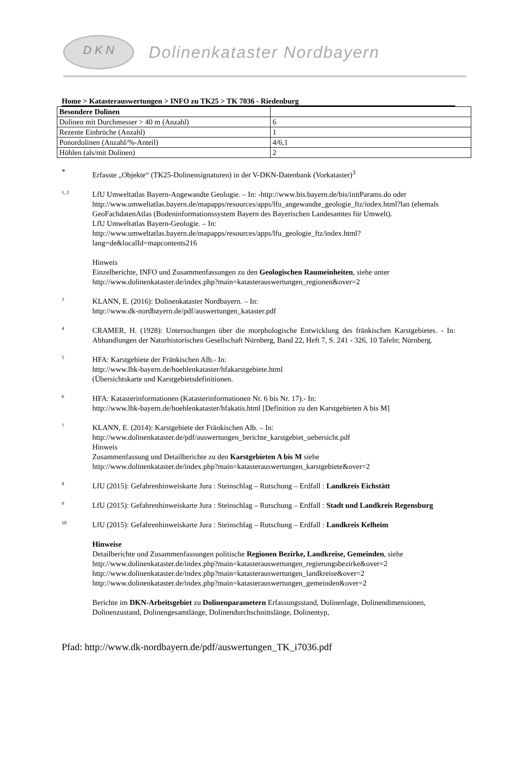D K N
Dolinenkataster Nordbayern
Home > Katasterauswertungen > INFO zu TK25 > TK 7036 - Riedenburg
| Besondere Dolinen | |
| --- | --- |
| Dolinen mit Durchmesser > 40 m (Anzahl) | 6 |
| Rezente Einbrüche (Anzahl) | 1 |
| Ponordolinen (Anzahl/%-Anteil) | 4/6,1 |
| Höhlen (als/mit Dolinen) | 2 |
*
Erfasste „Objekte“ (TK25-Dolinensignaturen) in der V-DKN-Datenbank (Vorkataster)<sup>3</sup>
1, 2
LfU Umweltatlas Bayern-Angewandte Geologie. – In: -http://www.bis.bayern.de/bis/initParams.do oder http://www.umweltatlas.bayern.de/mapapps/resources/apps/lfu_angewandte_geologie_ftz/index.html?lan (ehemals GeoFachdatenAtlas (Bodeninformationssystem Bayern des Bayerischen Landesamtes für Umwelt).
LfU Umweltatlas Bayern-Geologie. – In:
http://www.umweltatlas.bayern.de/mapapps/resources/apps/lfu_geologie_ftz/index.html?lang=de&localId=mapcontents216
Hinweis
Einzelberichte, INFO und Zusammenfassungen zu den Geologischen Raumeinheiten, siehe unter
http://www.dolinenkataster.de/index.php?main=katasterauswertungen_regionen&over=2
3
KLANN, E. (2016): Dolinenkataster Nordbayern. – In:
http://www.dk-nordbayern.de/pdf/auswertungen_kataster.pdf
4
CRAMER, H. (1928): Untersuchungen über die morphologische Entwicklung des fränkischen Karstgebietes. - In: Abhandlungen der Naturhistorischen Gesellschaft Nürnberg, Band 22, Heft 7, S. 241 - 326, 10 Tafeln; Nürnberg.
5
HFA: Karstgebiete der Fränkischen Alb.- In:
http://www.lhk-bayern.de/hoehlenkataster/hfakarstgebiete.html
(Übersichtskarte und Karstgebietsdefinitionen.
6
HFA: Katasterinformationen (Katasterinformationen Nr. 6 bis Nr. 17).- In:
http://www.lhk-bayern.de/hoehlenkataster/hfakatis.html [Definition zu den Karstgebieten A bis M]
7
KLANN, E. (2014): Karstgebiete der Fränkischen Alb. – In:
http://www.dolinenkataster.de/pdf/auswertungen_berichte_karstgebiet_uebersicht.pdf
Hinweis
Zusammenfassung und Detailberichte zu den Karstgebieten A bis M siehe
http://www.dolinenkataster.de/index.php?main=katasterauswertungen_karstgebiete&over=2
8
LfU (2015): Gefahrenhinweiskarte Jura : Steinschlag – Rutschung – Erdfall : Landkreis Eichstätt
9
LfU (2015): Gefahrenhinweiskarte Jura : Steinschlag – Rutschung – Erdfall : Stadt und Landkreis Regensburg
10
LfU (2015): Gefahrenhinweiskarte Jura : Steinschlag – Rutschung – Erdfall : Landkreis Kelheim
Hinweise
Detailberichte und Zusammenfassungen politische Regionen Bezirke, Landkreise, Gemeinden, siehe
http://www.dolinenkataster.de/index.php?main=katasterauswertungen_regierungsbezirke&over=2
http://www.dolinenkataster.de/index.php?main=katasterauswertungen_landkreise&over=2
http://www.dolinenkataster.de/index.php?main=katasterauswertungen_gemeinden&over=2
Berichte im DKN-Arbeitsgebiet zu Dolinenparametern Erfassungsstand, Dolinenlage, Dolinendimensionen, Dolinenzustand, Dolinengesamtlänge, Dolinendurchschnittslänge, Dolinentyp,
Pfad: http://www.dk-nordbayern.de/pdf/auswertungen_TK_i7036.pdf